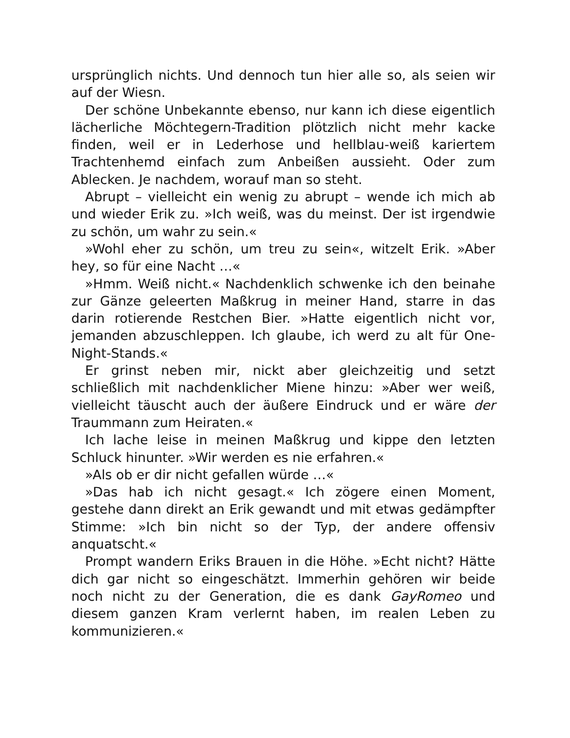ursprünglich nichts. Und dennoch tun hier alle so, als seien wir auf der Wiesn.
Der schöne Unbekannte ebenso, nur kann ich diese eigentlich lächerliche Möchtegern-Tradition plötzlich nicht mehr kacke finden, weil er in Lederhose und hellblau-weiß kariertem Trachtenhemd einfach zum Anbeißen aussieht. Oder zum Ablecken. Je nachdem, worauf man so steht.
Abrupt – vielleicht ein wenig zu abrupt – wende ich mich ab und wieder Erik zu. »Ich weiß, was du meinst. Der ist irgendwie zu schön, um wahr zu sein.«
»Wohl eher zu schön, um treu zu sein«, witzelt Erik. »Aber hey, so für eine Nacht …«
»Hmm. Weiß nicht.« Nachdenklich schwenke ich den beinahe zur Gänze geleerten Maßkrug in meiner Hand, starre in das darin rotierende Restchen Bier. »Hatte eigentlich nicht vor, jemanden abzuschleppen. Ich glaube, ich werd zu alt für One-Night-Stands.«
Er grinst neben mir, nickt aber gleichzeitig und setzt schließlich mit nachdenklicher Miene hinzu: »Aber wer weiß, vielleicht täuscht auch der äußere Eindruck und er wäre der Traummann zum Heiraten.«
Ich lache leise in meinen Maßkrug und kippe den letzten Schluck hinunter. »Wir werden es nie erfahren.«
»Als ob er dir nicht gefallen würde …«
»Das hab ich nicht gesagt.« Ich zögere einen Moment, gestehe dann direkt an Erik gewandt und mit etwas gedämpfter Stimme: »Ich bin nicht so der Typ, der andere offensiv anquatscht.«
Prompt wandern Eriks Brauen in die Höhe. »Echt nicht? Hätte dich gar nicht so eingeschätzt. Immerhin gehören wir beide noch nicht zu der Generation, die es dank GayRomeo und diesem ganzen Kram verlernt haben, im realen Leben zu kommunizieren.«